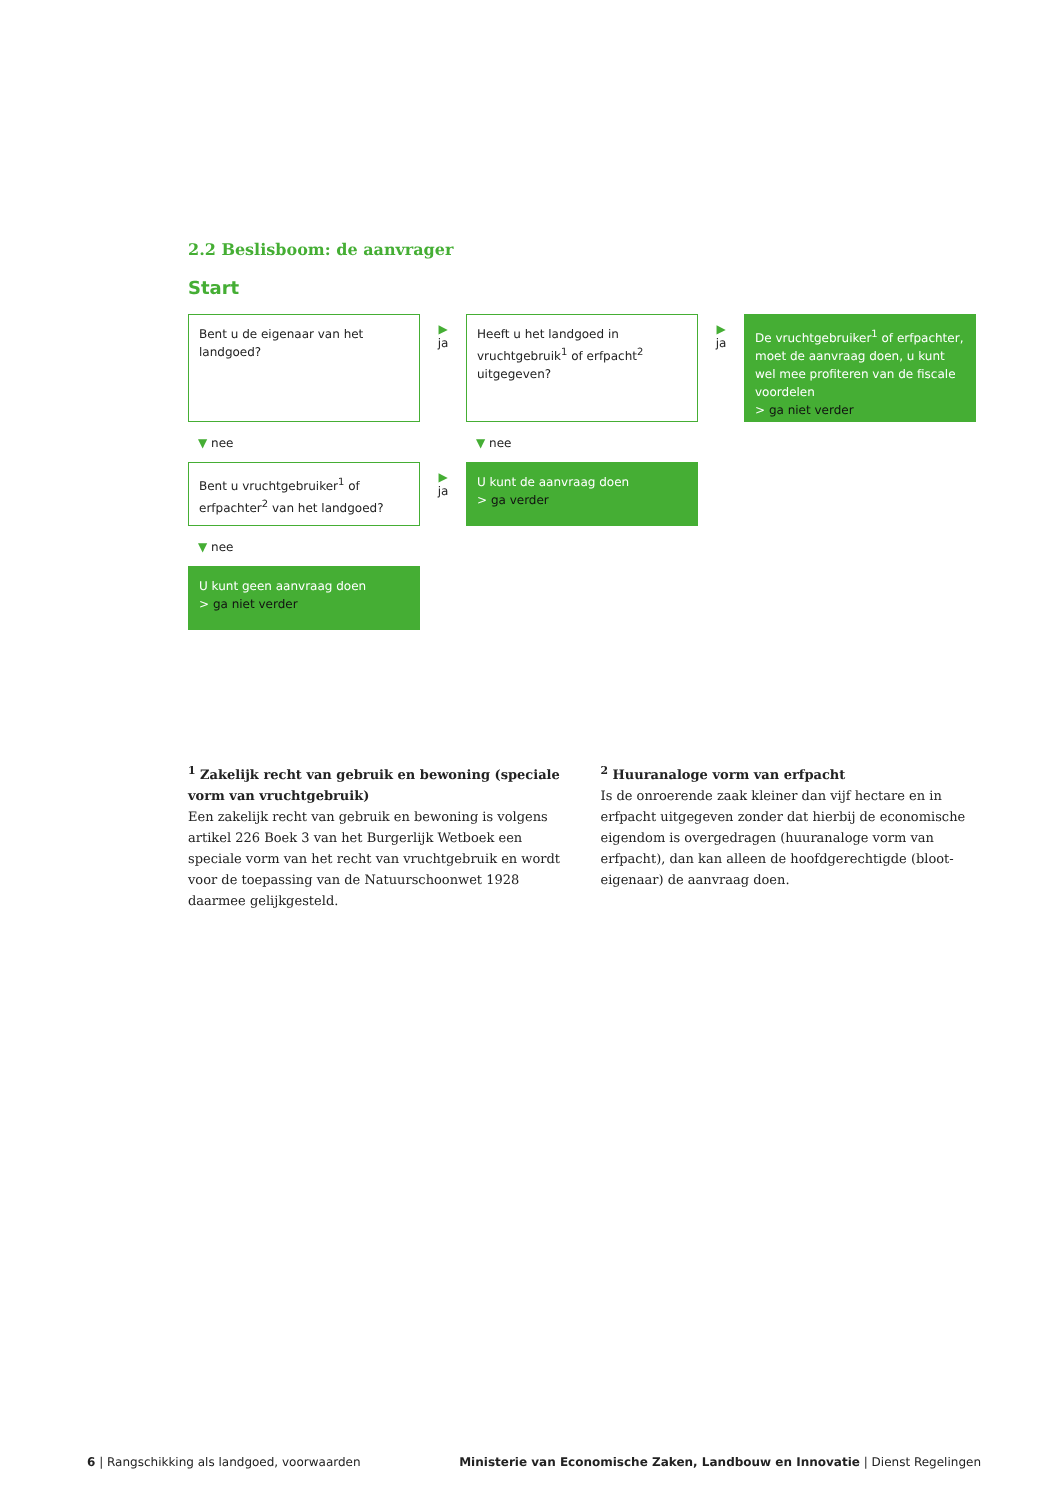2.2 Beslisboom: de aanvrager
Start
Bent u de eigenaar van het landgoed?
▶
ja
Heeft u het landgoed in vruchtgebruik<sup>1</sup> of erfpacht<sup>2</sup> uitgegeven?
▶
ja
De vruchtgebruiker<sup>1</sup> of erfpachter, moet de aanvraag doen, u kunt wel mee profiteren van de fiscale voordelen
> ga niet verder
▼ nee ▼ nee
Bent u vruchtgebruiker<sup>1</sup> of erfpachter<sup>2</sup> van het landgoed?
▶
ja
U kunt de aanvraag doen
> ga verder
▼ nee
U kunt geen aanvraag doen
> ga niet verder
<sup>1</sup> Zakelijk recht van gebruik en bewoning (speciale vorm van vruchtgebruik)
Een zakelijk recht van gebruik en bewoning is volgens artikel 226 Boek 3 van het Burgerlijk Wetboek een speciale vorm van het recht van vruchtgebruik en wordt voor de toepassing van de Natuurschoonwet 1928 daarmee gelijkgesteld.
<sup>2</sup> Huuranaloge vorm van erfpacht
Is de onroerende zaak kleiner dan vijf hectare en in erfpacht uitgegeven zonder dat hierbij de economische eigendom is overgedragen (huuranaloge vorm van erfpacht), dan kan alleen de hoofdgerechtigde (bloot-eigenaar) de aanvraag doen.
6 | Rangschikking als landgoed, voorwaarden
Ministerie van Economische Zaken, Landbouw en Innovatie | Dienst Regelingen